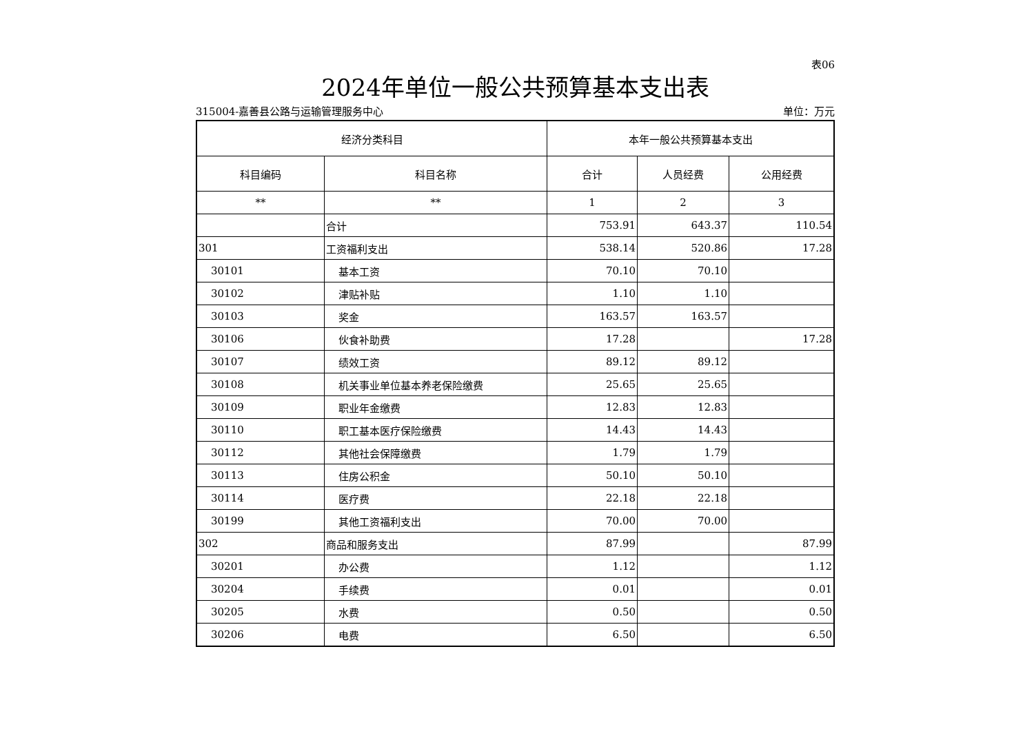表06
2024年单位一般公共预算基本支出表
315004-嘉善县公路与运输管理服务中心 单位：万元
| 经济分类科目 | | 本年一般公共预算基本支出 | | |
| --- | --- | --- | --- | --- |
| 科目编码 | 科目名称 | 合计 | 人员经费 | 公用经费 |
| ** | ** | 1 | 2 | 3 |
| | 合计 | 753.91 | 643.37 | 110.54 |
| 301 | 工资福利支出 | 538.14 | 520.86 | 17.28 |
| 30101 | 基本工资 | 70.10 | 70.10 | |
| 30102 | 津贴补贴 | 1.10 | 1.10 | |
| 30103 | 奖金 | 163.57 | 163.57 | |
| 30106 | 伙食补助费 | 17.28 | | 17.28 |
| 30107 | 绩效工资 | 89.12 | 89.12 | |
| 30108 | 机关事业单位基本养老保险缴费 | 25.65 | 25.65 | |
| 30109 | 职业年金缴费 | 12.83 | 12.83 | |
| 30110 | 职工基本医疗保险缴费 | 14.43 | 14.43 | |
| 30112 | 其他社会保障缴费 | 1.79 | 1.79 | |
| 30113 | 住房公积金 | 50.10 | 50.10 | |
| 30114 | 医疗费 | 22.18 | 22.18 | |
| 30199 | 其他工资福利支出 | 70.00 | 70.00 | |
| 302 | 商品和服务支出 | 87.99 | | 87.99 |
| 30201 | 办公费 | 1.12 | | 1.12 |
| 30204 | 手续费 | 0.01 | | 0.01 |
| 30205 | 水费 | 0.50 | | 0.50 |
| 30206 | 电费 | 6.50 | | 6.50 |